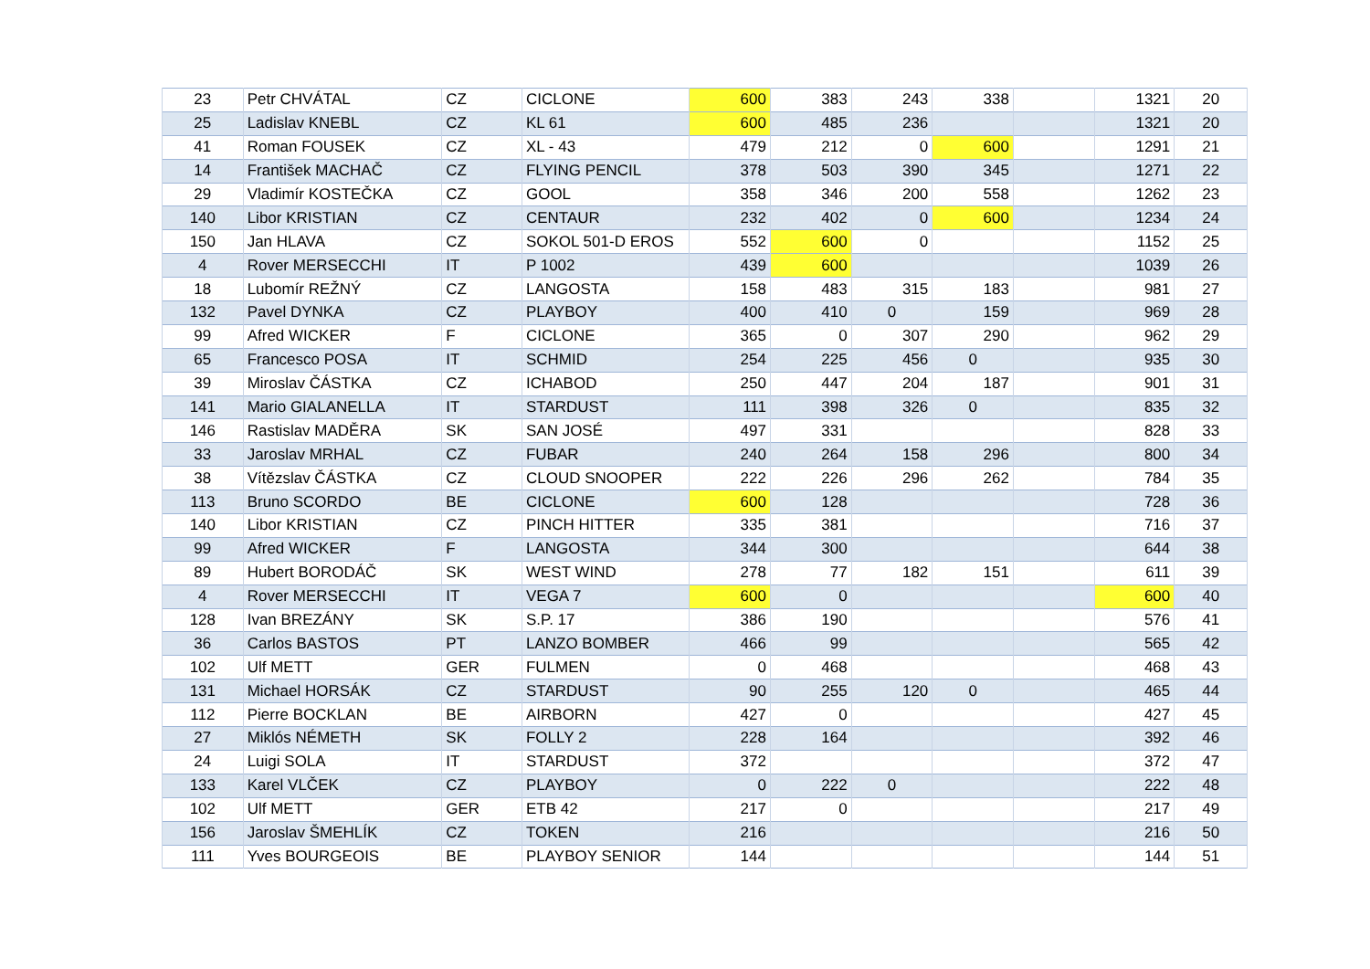| 23 | Petr CHVÁTAL | CZ | CICLONE | 600 | 383 | 243 | 338 | | 1321 | 20 |
| 25 | Ladislav KNEBL | CZ | KL 61 | 600 | 485 | 236 | | | 1321 | 20 |
| 41 | Roman FOUSEK | CZ | XL - 43 | 479 | 212 | 0 | 600 | | 1291 | 21 |
| 14 | František MACHAČ | CZ | FLYING PENCIL | 378 | 503 | 390 | 345 | | 1271 | 22 |
| 29 | Vladimír KOSTEČKA | CZ | GOOL | 358 | 346 | 200 | 558 | | 1262 | 23 |
| 140 | Libor KRISTIAN | CZ | CENTAUR | 232 | 402 | 0 | 600 | | 1234 | 24 |
| 150 | Jan HLAVA | CZ | SOKOL 501-D EROS | 552 | 600 | 0 | | | 1152 | 25 |
| 4 | Rover MERSECCHI | IT | P 1002 | 439 | 600 | | | | 1039 | 26 |
| 18 | Lubomír REŽNÝ | CZ | LANGOSTA | 158 | 483 | 315 | 183 | | 981 | 27 |
| 132 | Pavel DYNKA | CZ | PLAYBOY | 400 | 410 | 0 | 159 | | 969 | 28 |
| 99 | Afred WICKER | F | CICLONE | 365 | 0 | 307 | 290 | | 962 | 29 |
| 65 | Francesco POSA | IT | SCHMID | 254 | 225 | 456 | 0 | | 935 | 30 |
| 39 | Miroslav ČÁSTKA | CZ | ICHABOD | 250 | 447 | 204 | 187 | | 901 | 31 |
| 141 | Mario GIALANELLA | IT | STARDUST | 111 | 398 | 326 | 0 | | 835 | 32 |
| 146 | Rastislav MADĚRA | SK | SAN JOSÉ | 497 | 331 | | | | 828 | 33 |
| 33 | Jaroslav MRHAL | CZ | FUBAR | 240 | 264 | 158 | 296 | | 800 | 34 |
| 38 | Vítězslav ČÁSTKA | CZ | CLOUD SNOOPER | 222 | 226 | 296 | 262 | | 784 | 35 |
| 113 | Bruno SCORDO | BE | CICLONE | 600 | 128 | | | | 728 | 36 |
| 140 | Libor KRISTIAN | CZ | PINCH HITTER | 335 | 381 | | | | 716 | 37 |
| 99 | Afred WICKER | F | LANGOSTA | 344 | 300 | | | | 644 | 38 |
| 89 | Hubert BORODÁČ | SK | WEST WIND | 278 | 77 | 182 | 151 | | 611 | 39 |
| 4 | Rover MERSECCHI | IT | VEGA 7 | 600 | 0 | | | | 600 | 40 |
| 128 | Ivan BREZÁNY | SK | S.P. 17 | 386 | 190 | | | | 576 | 41 |
| 36 | Carlos BASTOS | PT | LANZO BOMBER | 466 | 99 | | | | 565 | 42 |
| 102 | Ulf METT | GER | FULMEN | 0 | 468 | | | | 468 | 43 |
| 131 | Michael HORSÁK | CZ | STARDUST | 90 | 255 | 120 | 0 | | 465 | 44 |
| 112 | Pierre BOCKLAN | BE | AIRBORN | 427 | 0 | | | | 427 | 45 |
| 27 | Miklós NÉMETH | SK | FOLLY 2 | 228 | 164 | | | | 392 | 46 |
| 24 | Luigi SOLA | IT | STARDUST | 372 | | | | | 372 | 47 |
| 133 | Karel VLČEK | CZ | PLAYBOY | 0 | 222 | 0 | | | 222 | 48 |
| 102 | Ulf METT | GER | ETB 42 | 217 | 0 | | | | 217 | 49 |
| 156 | Jaroslav ŠMEHLÍK | CZ | TOKEN | 216 | | | | | 216 | 50 |
| 111 | Yves BOURGEOIS | BE | PLAYBOY SENIOR | 144 | | | | | 144 | 51 |